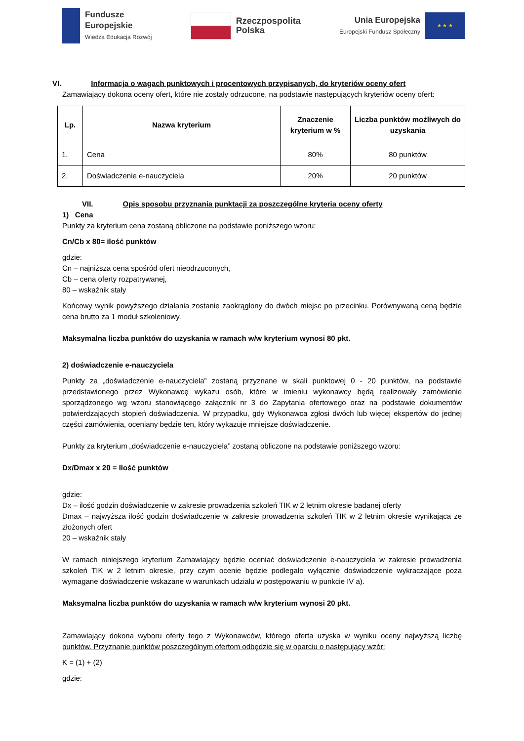Fundusze
Europejskie
Wiedza Edukacja Rozwój
Rzeczpospolita
Polska
Unia Europejska
Europejski Fundusz Społeczny
★ ★ ★
VI. Informacja o wagach punktowych i procentowych przypisanych, do kryteriów oceny ofert
Zamawiający dokona oceny ofert, które nie zostały odrzucone, na podstawie następujących kryteriów oceny ofert:
| Lp. | Nazwa kryterium | Znaczenie kryterium w % | Liczba punktów możliwych do uzyskania |
| --- | --- | --- | --- |
| 1. | Cena | 80% | 80 punktów |
| 2. | Doświadczenie e-nauczyciela | 20% | 20 punktów |
VII. Opis sposobu przyznania punktacji za poszczególne kryteria oceny oferty
1) Cena
Punkty za kryterium cena zostaną obliczone na podstawie poniższego wzoru:
Cn/Cb x 80= ilość punktów
gdzie:
Cn – najniższa cena spośród ofert nieodrzuconych,
Cb – cena oferty rozpatrywanej,
80 – wskaźnik stały
Końcowy wynik powyższego działania zostanie zaokrąglony do dwóch miejsc po przecinku. Porównywaną ceną będzie cena brutto za 1 moduł szkoleniowy.
Maksymalna liczba punktów do uzyskania w ramach w/w kryterium wynosi 80 pkt.
2) doświadczenie e-nauczyciela
Punkty za „doświadczenie e-nauczyciela” zostaną przyznane w skali punktowej 0 - 20 punktów, na podstawie przedstawionego przez Wykonawcę wykazu osób, które w imieniu wykonawcy będą realizowały zamówienie sporządzonego wg wzoru stanowiącego załącznik nr 3 do Zapytania ofertowego oraz na podstawie dokumentów potwierdzających stopień doświadczenia. W przypadku, gdy Wykonawca zgłosi dwóch lub więcej ekspertów do jednej części zamówienia, oceniany będzie ten, który wykazuje mniejsze doświadczenie.
Punkty za kryterium „doświadczenie e-nauczyciela” zostaną obliczone na podstawie poniższego wzoru:
Dx/Dmax x 20 = Ilość punktów
gdzie:
Dx – ilość godzin doświadczenie w zakresie prowadzenia szkoleń TIK w 2 letnim okresie badanej oferty
Dmax – najwyższa ilość godzin doświadczenie w zakresie prowadzenia szkoleń TIK w 2 letnim okresie wynikająca ze złożonych ofert
20 – wskaźnik stały
W ramach niniejszego kryterium Zamawiający będzie oceniać doświadczenie e-nauczyciela w zakresie prowadzenia szkoleń TIK w 2 letnim okresie, przy czym ocenie będzie podlegało wyłącznie doświadczenie wykraczające poza wymagane doświadczenie wskazane w warunkach udziału w postępowaniu w punkcie IV a).
Maksymalna liczba punktów do uzyskania w ramach w/w kryterium wynosi 20 pkt.
Zamawiający dokona wyboru oferty tego z Wykonawców, którego oferta uzyska w wyniku oceny najwyższą liczbę punktów. Przyznanie punktów poszczególnym ofertom odbędzie się w oparciu o następujący wzór:
K = (1) + (2)
gdzie: